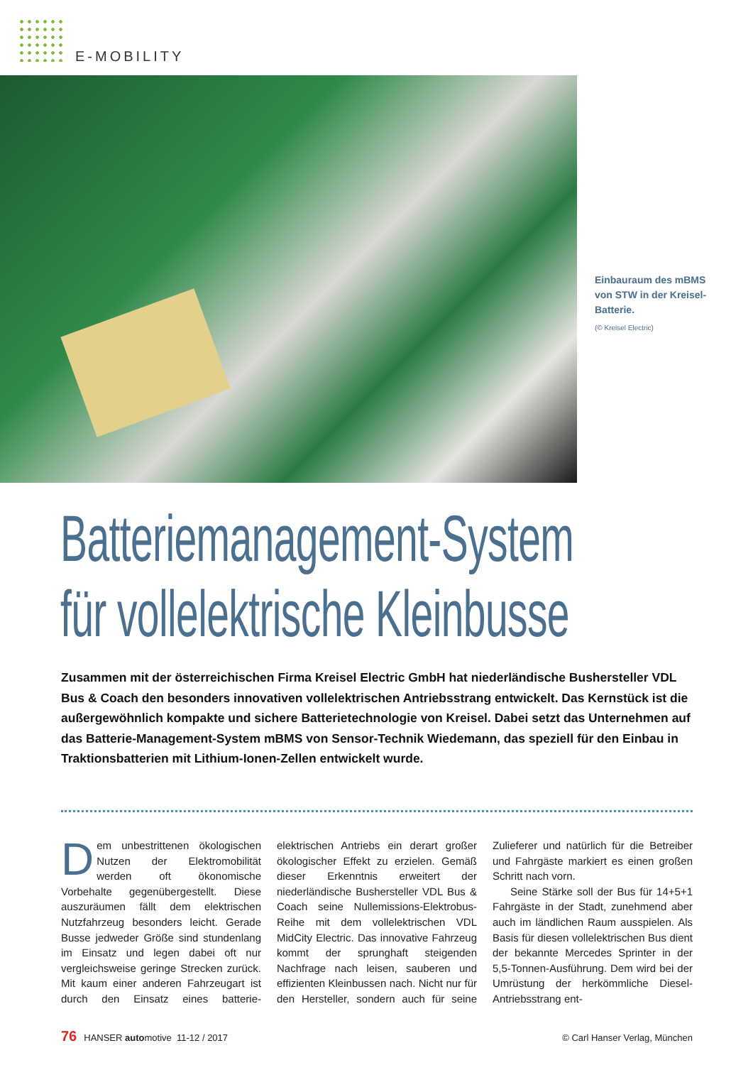E-MOBILITY
Einbauraum des mBMS von STW in der Kreisel-Batterie.
(© Kreisel Electric)
Batteriemanagement-System
für vollelektrische Kleinbusse
Zusammen mit der österreichischen Firma Kreisel Electric GmbH hat niederländische Bushersteller VDL Bus & Coach den besonders innovativen vollelektrischen Antriebsstrang entwickelt. Das Kernstück ist die außergewöhnlich kompakte und sichere Batterietechnologie von Kreisel. Dabei setzt das Unternehmen auf das Batterie-Management-System mBMS von Sensor-Technik Wiedemann, das speziell für den Einbau in Traktionsbatterien mit Lithium-Ionen-Zellen entwickelt wurde.
Dem unbestrittenen ökologischen Nutzen der Elektromobilität werden oft ökonomische Vorbehalte gegenübergestellt. Diese auszuräumen fällt dem elektrischen Nutzfahrzeug besonders leicht. Gerade Busse jedweder Größe sind stundenlang im Einsatz und legen dabei oft nur vergleichsweise geringe Strecken zurück. Mit kaum einer anderen Fahrzeugart ist durch den Einsatz eines batterie-elektrischen Antriebs ein derart großer ökologischer Effekt zu erzielen. Gemäß dieser Erkenntnis erweitert der niederländische Bushersteller VDL Bus & Coach seine Nullemissions-Elektrobus-Reihe mit dem vollelektrischen VDL MidCity Electric. Das innovative Fahrzeug kommt der sprunghaft steigenden Nachfrage nach leisen, sauberen und effizienten Kleinbussen nach. Nicht nur für den Hersteller, sondern auch für seine Zulieferer und natürlich für die Betreiber und Fahrgäste markiert es einen großen Schritt nach vorn.
Seine Stärke soll der Bus für 14+5+1 Fahrgäste in der Stadt, zunehmend aber auch im ländlichen Raum ausspielen. Als Basis für diesen vollelektrischen Bus dient der bekannte Mercedes Sprinter in der 5,5-Tonnen-Ausführung. Dem wird bei der Umrüstung der herkömmliche Diesel-Antriebsstrang ent-
76 HANSER automotive 11-12 / 2017 © Carl Hanser Verlag, München